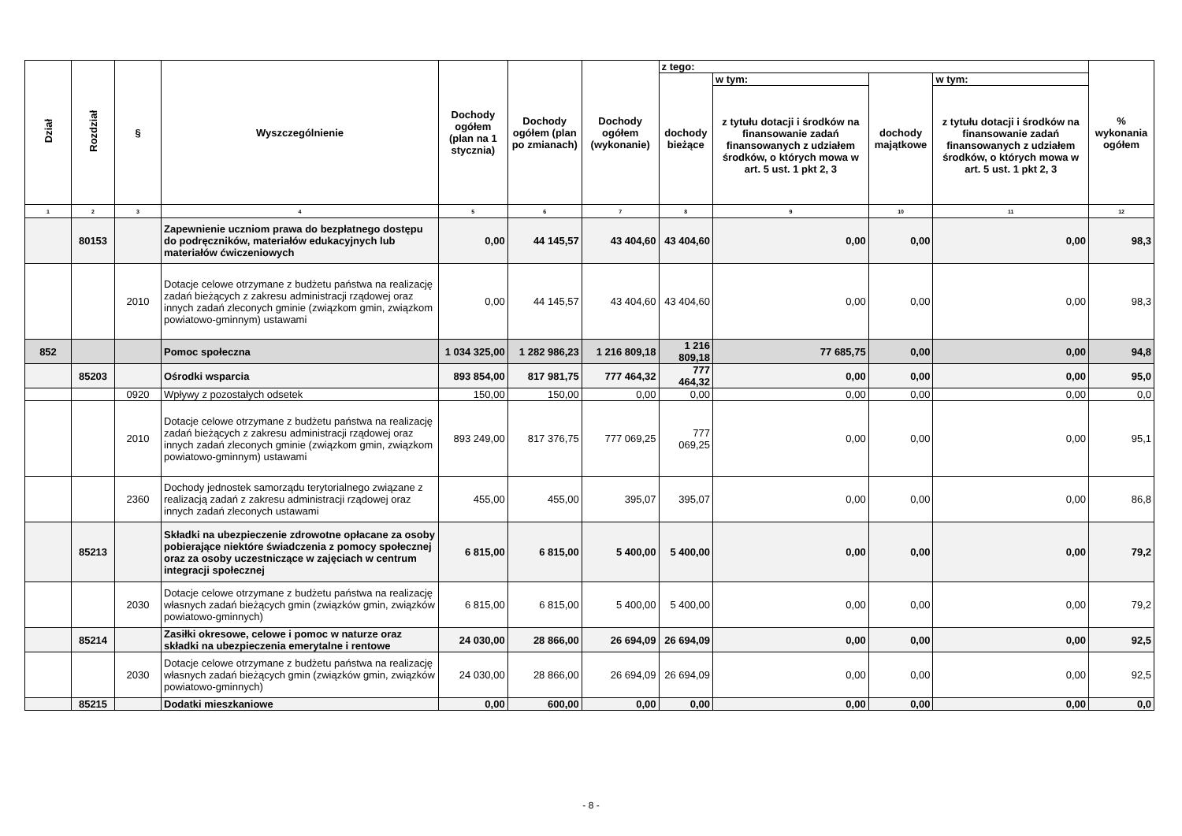| Dział | Rozdział | § | Wyszczególnienie | Dochody ogółem (plan na 1 stycznia) | Dochody ogółem (plan po zmianach) | Dochody ogółem (wykonanie) | z tego: | | | | % wykonania ogółem |
| --- | --- | --- | --- | --- | --- | --- | --- | --- | --- | --- | --- |
| | | | | | | | dochody bieżące | w tym: | dochody majątkowe | w tym: | |
| | | | | | | | | z tytułu dotacji i środków na finansowanie zadań finansowanych z udziałem środków, o których mowa w art. 5 ust. 1 pkt 2, 3 | | z tytułu dotacji i środków na finansowanie zadań finansowanych z udziałem środków, o których mowa w art. 5 ust. 1 pkt 2, 3 | |
| 1 | 2 | 3 | 4 | 5 | 6 | 7 | 8 | 9 | 10 | 11 | 12 |
| | 80153 | | Zapewnienie uczniom prawa do bezpłatnego dostępu do podręczników, materiałów edukacyjnych lub materiałów ćwiczeniowych | 0,00 | 44 145,57 | 43 404,60 | 43 404,60 | 0,00 | 0,00 | 0,00 | 98,3 |
| | | 2010 | Dotacje celowe otrzymane z budżetu państwa na realizację zadań bieżących z zakresu administracji rządowej oraz innych zadań zleconych gminie (związkom gmin, związkom powiatowo-gminnym) ustawami | 0,00 | 44 145,57 | 43 404,60 | 43 404,60 | 0,00 | 0,00 | 0,00 | 98,3 |
| 852 | | | Pomoc społeczna | 1 034 325,00 | 1 282 986,23 | 1 216 809,18 | 1 216 809,18 | 77 685,75 | 0,00 | 0,00 | 94,8 |
| | 85203 | | Ośrodki wsparcia | 893 854,00 | 817 981,75 | 777 464,32 | 777 464,32 | 0,00 | 0,00 | 0,00 | 95,0 |
| | | 0920 | Wpływy z pozostałych odsetek | 150,00 | 150,00 | 0,00 | 0,00 | 0,00 | 0,00 | 0,00 | 0,0 |
| | | 2010 | Dotacje celowe otrzymane z budżetu państwa na realizację zadań bieżących z zakresu administracji rządowej oraz innych zadań zleconych gminie (związkom gmin, związkom powiatowo-gminnym) ustawami | 893 249,00 | 817 376,75 | 777 069,25 | 777 069,25 | 0,00 | 0,00 | 0,00 | 95,1 |
| | | 2360 | Dochody jednostek samorządu terytorialnego związane z realizacją zadań z zakresu administracji rządowej oraz innych zadań zleconych ustawami | 455,00 | 455,00 | 395,07 | 395,07 | 0,00 | 0,00 | 0,00 | 86,8 |
| | 85213 | | Składki na ubezpieczenie zdrowotne opłacane za osoby pobierające niektóre świadczenia z pomocy społecznej oraz za osoby uczestniczące w zajęciach w centrum integracji społecznej | 6 815,00 | 6 815,00 | 5 400,00 | 5 400,00 | 0,00 | 0,00 | 0,00 | 79,2 |
| | | 2030 | Dotacje celowe otrzymane z budżetu państwa na realizację własnych zadań bieżących gmin (związków gmin, związków powiatowo-gminnych) | 6 815,00 | 6 815,00 | 5 400,00 | 5 400,00 | 0,00 | 0,00 | 0,00 | 79,2 |
| | 85214 | | Zasiłki okresowe, celowe i pomoc w naturze oraz składki na ubezpieczenia emerytalne i rentowe | 24 030,00 | 28 866,00 | 26 694,09 | 26 694,09 | 0,00 | 0,00 | 0,00 | 92,5 |
| | | 2030 | Dotacje celowe otrzymane z budżetu państwa na realizację własnych zadań bieżących gmin (związków gmin, związków powiatowo-gminnych) | 24 030,00 | 28 866,00 | 26 694,09 | 26 694,09 | 0,00 | 0,00 | 0,00 | 92,5 |
| | 85215 | | Dodatki mieszkaniowe | 0,00 | 600,00 | 0,00 | 0,00 | 0,00 | 0,00 | 0,00 | 0,0 |
- 8 -